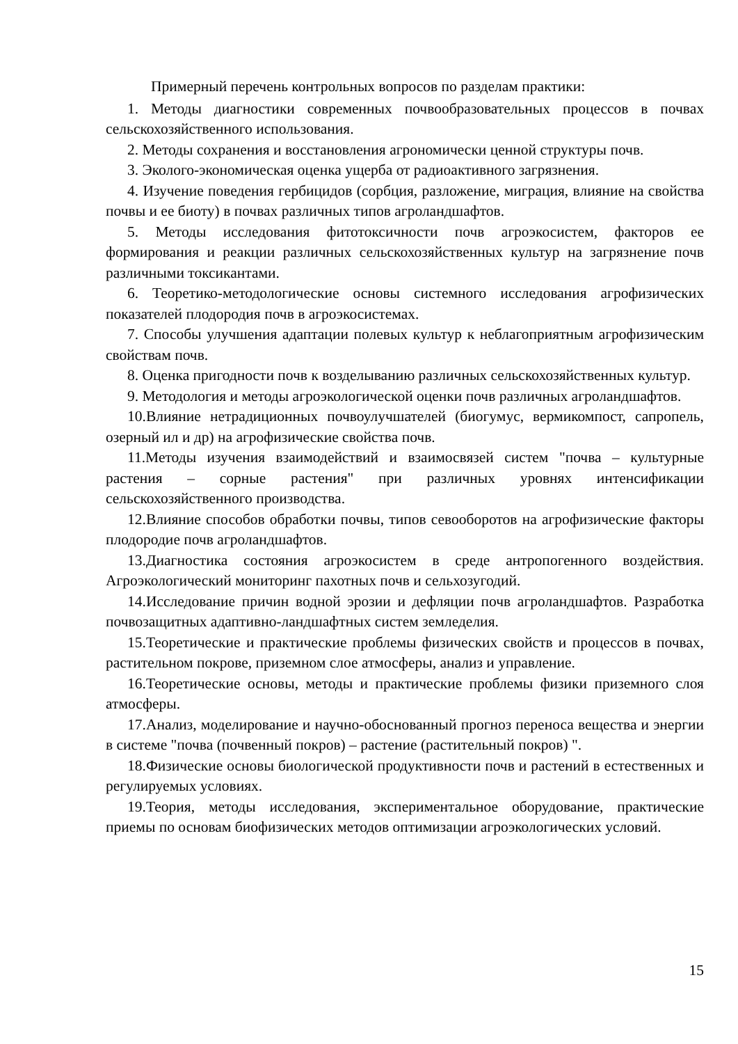Примерный перечень контрольных вопросов по разделам практики:
1. Методы диагностики современных почвообразовательных процессов в почвах сельскохозяйственного использования.
2. Методы сохранения и восстановления агрономически ценной структуры почв.
3. Эколого-экономическая оценка ущерба от радиоактивного загрязнения.
4. Изучение поведения гербицидов (сорбция, разложение, миграция, влияние на свойства почвы и ее биоту) в почвах различных типов агроландшафтов.
5. Методы исследования фитотоксичности почв агроэкосистем, факторов ее формирования и реакции различных сельскохозяйственных культур на загрязнение почв различными токсикантами.
6. Теоретико-методологические основы системного исследования агрофизических показателей плодородия почв в агроэкосистемах.
7. Способы улучшения адаптации полевых культур к неблагоприятным агрофизическим свойствам почв.
8. Оценка пригодности почв к возделыванию различных сельскохозяйственных культур.
9. Методология и методы агроэкологической оценки почв различных агроландшафтов.
10.Влияние нетрадиционных почвоулучшателей (биогумус, вермикомпост, сапропель, озерный ил и др) на агрофизические свойства почв.
11.Методы изучения взаимодействий и взаимосвязей систем "почва – культурные растения – сорные растения" при различных уровнях интенсификации сельскохозяйственного производства.
12.Влияние способов обработки почвы, типов севооборотов на агрофизические факторы плодородие почв агроландшафтов.
13.Диагностика состояния агроэкосистем в среде антропогенного воздействия. Агроэкологический мониторинг пахотных почв и сельхозугодий.
14.Исследование причин водной эрозии и дефляции почв агроландшафтов. Разработка почвозащитных адаптивно-ландшафтных систем земледелия.
15.Теоретические и практические проблемы физических свойств и процессов в почвах, растительном покрове, приземном слое атмосферы, анализ и управление.
16.Теоретические основы, методы и практические проблемы физики приземного слоя атмосферы.
17.Анализ, моделирование и научно-обоснованный прогноз переноса вещества и энергии в системе "почва (почвенный покров) – растение (растительный покров) ".
18.Физические основы биологической продуктивности почв и растений в естественных и регулируемых условиях.
19.Теория, методы исследования, экспериментальное оборудование, практические приемы по основам биофизических методов оптимизации агроэкологических условий.
15